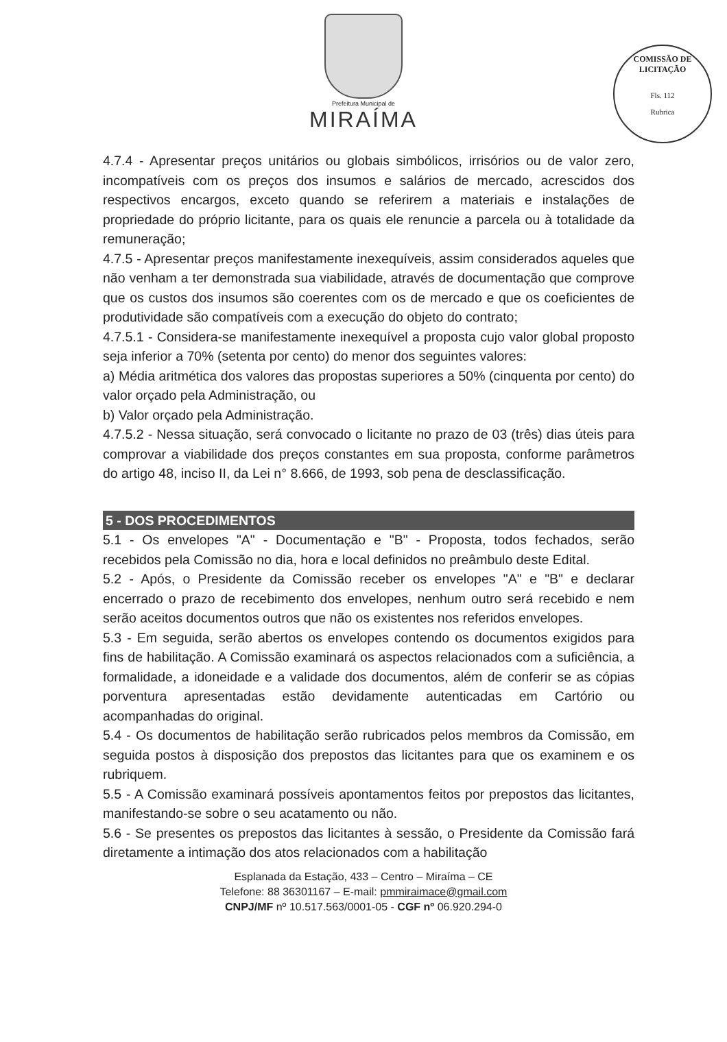Prefeitura Municipal de
MIRAÍMA
COMISSÃO DE LICITAÇÃO
Fls. 112
Rubrica
4.7.4 - Apresentar preços unitários ou globais simbólicos, irrisórios ou de valor zero, incompatíveis com os preços dos insumos e salários de mercado, acrescidos dos respectivos encargos, exceto quando se referirem a materiais e instalações de propriedade do próprio licitante, para os quais ele renuncie a parcela ou à totalidade da remuneração;
4.7.5 - Apresentar preços manifestamente inexequíveis, assim considerados aqueles que não venham a ter demonstrada sua viabilidade, através de documentação que comprove que os custos dos insumos são coerentes com os de mercado e que os coeficientes de produtividade são compatíveis com a execução do objeto do contrato;
4.7.5.1 - Considera-se manifestamente inexequível a proposta cujo valor global proposto seja inferior a 70% (setenta por cento) do menor dos seguintes valores:
a) Média aritmética dos valores das propostas superiores a 50% (cinquenta por cento) do valor orçado pela Administração, ou
b) Valor orçado pela Administração.
4.7.5.2 - Nessa situação, será convocado o licitante no prazo de 03 (três) dias úteis para comprovar a viabilidade dos preços constantes em sua proposta, conforme parâmetros do artigo 48, inciso II, da Lei n° 8.666, de 1993, sob pena de desclassificação.
5 - DOS PROCEDIMENTOS
5.1 - Os envelopes "A" - Documentação e "B" - Proposta, todos fechados, serão recebidos pela Comissão no dia, hora e local definidos no preâmbulo deste Edital.
5.2 - Após, o Presidente da Comissão receber os envelopes "A" e "B" e declarar encerrado o prazo de recebimento dos envelopes, nenhum outro será recebido e nem serão aceitos documentos outros que não os existentes nos referidos envelopes.
5.3 - Em seguida, serão abertos os envelopes contendo os documentos exigidos para fins de habilitação. A Comissão examinará os aspectos relacionados com a suficiência, a formalidade, a idoneidade e a validade dos documentos, além de conferir se as cópias porventura apresentadas estão devidamente autenticadas em Cartório ou acompanhadas do original.
5.4 - Os documentos de habilitação serão rubricados pelos membros da Comissão, em seguida postos à disposição dos prepostos das licitantes para que os examinem e os rubriquem.
5.5 - A Comissão examinará possíveis apontamentos feitos por prepostos das licitantes, manifestando-se sobre o seu acatamento ou não.
5.6 - Se presentes os prepostos das licitantes à sessão, o Presidente da Comissão fará diretamente a intimação dos atos relacionados com a habilitação
Esplanada da Estação, 433 – Centro – Miraíma – CE
Telefone: 88 36301167 – E-mail: pmmiraimace@gmail.com
CNPJ/MF nº 10.517.563/0001-05 - CGF nº 06.920.294-0